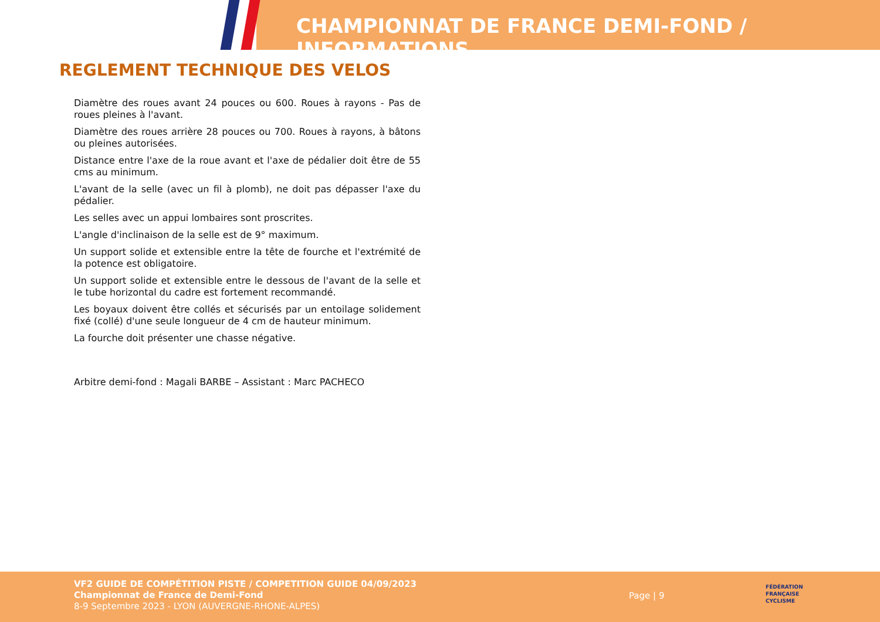CHAMPIONNAT DE FRANCE DEMI-FOND / INFORMATIONS
REGLEMENT TECHNIQUE DES VELOS
Diamètre des roues avant 24 pouces ou 600. Roues à rayons - Pas de roues pleines à l'avant.
Diamètre des roues arrière 28 pouces ou 700. Roues à rayons, à bâtons ou pleines autorisées.
Distance entre l'axe de la roue avant et l'axe de pédalier doit être de 55 cms au minimum.
L'avant de la selle (avec un fil à plomb), ne doit pas dépasser l'axe du pédalier.
Les selles avec un appui lombaires sont proscrites.
L'angle d'inclinaison de la selle est de 9° maximum.
Un support solide et extensible entre la tête de fourche et l'extrémité de la potence est obligatoire.
Un support solide et extensible entre le dessous de l'avant de la selle et le tube horizontal du cadre est fortement recommandé.
Les boyaux doivent être collés et sécurisés par un entoilage solidement fixé (collé) d'une seule longueur de 4 cm de hauteur minimum.
La fourche doit présenter une chasse négative.
Arbitre demi-fond : Magali BARBE – Assistant : Marc PACHECO
VF2 GUIDE DE COMPÉTITION PISTE / COMPETITION GUIDE 04/09/2023
Championnat de France de Demi-Fond
8-9 Septembre 2023 - LYON (AUVERGNE-RHONE-ALPES)
Page | 9
FÉDÉRATION
FRANÇAISE
CYCLISME